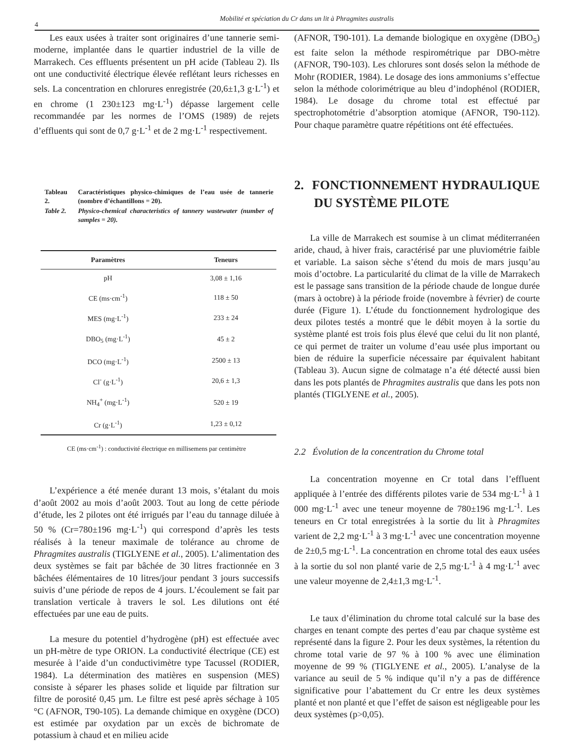4
Mobilité et spéciation du Cr dans un lit à Phragmites australis
Les eaux usées à traiter sont originaires d’une tannerie semi-moderne, implantée dans le quartier industriel de la ville de Marrakech. Ces effluents présentent un pH acide (Tableau 2). Ils ont une conductivité électrique élevée reflétant leurs richesses en sels. La concentration en chlorures enregistrée (20,6±1,3 g·L<sup>-1</sup>) et en chrome (1 230±123 mg·L<sup>-1</sup>) dépasse largement celle recommandée par les normes de l’OMS (1989) de rejets d’effluents qui sont de 0,7 g·L<sup>-1</sup> et de 2 mg·L<sup>-1</sup> respectivement.
| Tableau 2. | Caractéristiques physico-chimiques de l’eau usée de tannerie (nombre d’échantillons = 20). |
| Table 2. | Physico-chemical characteristics of tannery wastewater (number of samples = 20). |
| Paramètres | Teneurs |
| --- | --- |
| pH | 3,08 ± 1,16 |
| CE (ms·cm<sup>-1</sup>) | 118 ± 50 |
| MES (mg·L<sup>-1</sup>) | 233 ± 24 |
| DBO<sub>5</sub> (mg·L<sup>-1</sup>) | 45 ± 2 |
| DCO (mg·L<sup>-1</sup>) | 2500 ± 13 |
| Cl<sup>-</sup> (g·L<sup>-1</sup>) | 20,6 ± 1,3 |
| NH<sub>4</sub><sup>+</sup> (mg·L<sup>-1</sup>) | 520 ± 19 |
| Cr (g·L<sup>-1</sup>) | 1,23 ± 0,12 |
CE (ms·cm<sup>-1</sup>) : conductivité électrique en millisemens par centimètre
L’expérience a été menée durant 13 mois, s’étalant du mois d’août 2002 au mois d’août 2003. Tout au long de cette période d’étude, les 2 pilotes ont été irrigués par l’eau du tannage diluée à 50 % (Cr=780±196 mg·L<sup>-1</sup>) qui correspond d’après les tests réalisés à la teneur maximale de tolérance au chrome de Phragmites australis (TIGLYENE et al., 2005). L’alimentation des deux systèmes se fait par bâchée de 30 litres fractionnée en 3 bâchées élémentaires de 10 litres/jour pendant 3 jours successifs suivis d’une période de repos de 4 jours. L’écoulement se fait par translation verticale à travers le sol. Les dilutions ont été effectuées par une eau de puits.
La mesure du potentiel d’hydrogène (pH) est effectuée avec un pH-mètre de type ORION. La conductivité électrique (CE) est mesurée à l’aide d’un conductivimètre type Tacussel (RODIER, 1984). La détermination des matières en suspension (MES) consiste à séparer les phases solide et liquide par filtration sur filtre de porosité 0,45 µm. Le filtre est pesé après séchage à 105 °C (AFNOR, T90-105). La demande chimique en oxygène (DCO) est estimée par oxydation par un excès de bichromate de potassium à chaud et en milieu acide
(AFNOR, T90-101). La demande biologique en oxygène (DBO<sub>5</sub>) est faite selon la méthode respirométrique par DBO-mètre (AFNOR, T90-103). Les chlorures sont dosés selon la méthode de Mohr (RODIER, 1984). Le dosage des ions ammoniums s’effectue selon la méthode colorimétrique au bleu d’indophénol (RODIER, 1984). Le dosage du chrome total est effectué par spectrophotométrie d’absorption atomique (AFNOR, T90-112). Pour chaque paramètre quatre répétitions ont été effectuées.
2. FONCTIONNEMENT HYDRAULIQUE DU SYSTÈME PILOTE
La ville de Marrakech est soumise à un climat méditerranéen aride, chaud, à hiver frais, caractérisé par une pluviométrie faible et variable. La saison sèche s’étend du mois de mars jusqu’au mois d’octobre. La particularité du climat de la ville de Marrakech est le passage sans transition de la période chaude de longue durée (mars à octobre) à la période froide (novembre à février) de courte durée (Figure 1). L’étude du fonctionnement hydrologique des deux pilotes testés a montré que le débit moyen à la sortie du système planté est trois fois plus élevé que celui du lit non planté, ce qui permet de traiter un volume d’eau usée plus important ou bien de réduire la superficie nécessaire par équivalent habitant (Tableau 3). Aucun signe de colmatage n’a été détecté aussi bien dans les pots plantés de Phragmites australis que dans les pots non plantés (TIGLYENE et al., 2005).
2.2 Évolution de la concentration du Chrome total
La concentration moyenne en Cr total dans l’effluent appliquée à l’entrée des différents pilotes varie de 534 mg·L<sup>-1</sup> à 1 000 mg·L<sup>-1</sup> avec une teneur moyenne de 780±196 mg·L<sup>-1</sup>. Les teneurs en Cr total enregistrées à la sortie du lit à Phragmites varient de 2,2 mg·L<sup>-1</sup> à 3 mg·L<sup>-1</sup> avec une concentration moyenne de 2±0,5 mg·L<sup>-1</sup>. La concentration en chrome total des eaux usées à la sortie du sol non planté varie de 2,5 mg·L<sup>-1</sup> à 4 mg·L<sup>-1</sup> avec une valeur moyenne de 2,4±1,3 mg·L<sup>-1</sup>.
Le taux d’élimination du chrome total calculé sur la base des charges en tenant compte des pertes d’eau par chaque système est représenté dans la figure 2. Pour les deux systèmes, la rétention du chrome total varie de 97 % à 100 % avec une élimination moyenne de 99 % (TIGLYENE et al., 2005). L’analyse de la variance au seuil de 5 % indique qu’il n’y a pas de différence significative pour l’abattement du Cr entre les deux systèmes planté et non planté et que l’effet de saison est négligeable pour les deux systèmes (p>0,05).